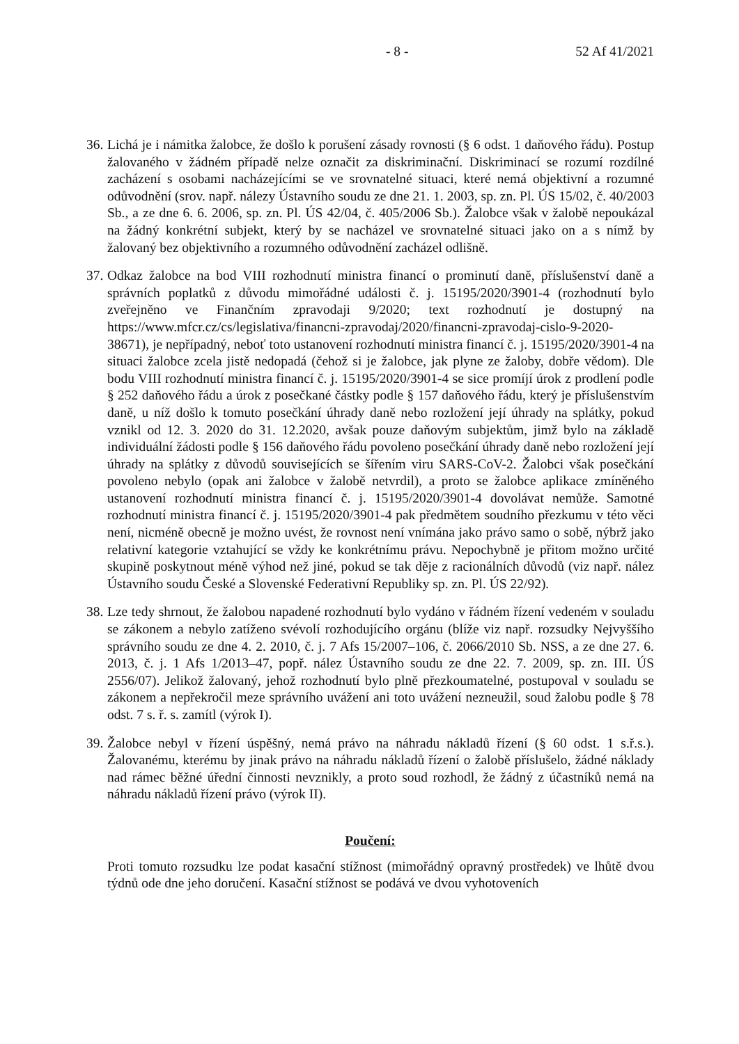- 8 - 52 Af 41/2021
36.
Lichá je i námitka žalobce, že došlo k porušení zásady rovnosti (§ 6 odst. 1 daňového řádu). Postup žalovaného v žádném případě nelze označit za diskriminační. Diskriminací se rozumí rozdílné zacházení s osobami nacházejícími se ve srovnatelné situaci, které nemá objektivní a rozumné odůvodnění (srov. např. nálezy Ústavního soudu ze dne 21. 1. 2003, sp. zn. Pl. ÚS 15/02, č. 40/2003 Sb., a ze dne 6. 6. 2006, sp. zn. Pl. ÚS 42/04, č. 405/2006 Sb.). Žalobce však v žalobě nepoukázal na žádný konkrétní subjekt, který by se nacházel ve srovnatelné situaci jako on a s nímž by žalovaný bez objektivního a rozumného odůvodnění zacházel odlišně.
37.
Odkaz žalobce na bod VIII rozhodnutí ministra financí o prominutí daně, příslušenství daně a správních poplatků z důvodu mimořádné události č. j. 15195/2020/3901-4 (rozhodnutí bylo zveřejněno ve Finančním zpravodaji 9/2020; text rozhodnutí je dostupný na https://www.mfcr.cz/cs/legislativa/financni-zpravodaj/2020/financni-zpravodaj-cislo-9-2020-38671), je nepřípadný, neboť toto ustanovení rozhodnutí ministra financí č. j. 15195/2020/3901-4 na situaci žalobce zcela jistě nedopadá (čehož si je žalobce, jak plyne ze žaloby, dobře vědom). Dle bodu VIII rozhodnutí ministra financí č. j. 15195/2020/3901-4 se sice promíjí úrok z prodlení podle § 252 daňového řádu a úrok z posečkané částky podle § 157 daňového řádu, který je příslušenstvím daně, u níž došlo k tomuto posečkání úhrady daně nebo rozložení její úhrady na splátky, pokud vznikl od 12. 3. 2020 do 31. 12.2020, avšak pouze daňovým subjektům, jimž bylo na základě individuální žádosti podle § 156 daňového řádu povoleno posečkání úhrady daně nebo rozložení její úhrady na splátky z důvodů souvisejících se šířením viru SARS-CoV-2. Žalobci však posečkání povoleno nebylo (opak ani žalobce v žalobě netvrdil), a proto se žalobce aplikace zmíněného ustanovení rozhodnutí ministra financí č. j. 15195/2020/3901-4 dovolávat nemůže. Samotné rozhodnutí ministra financí č. j. 15195/2020/3901-4 pak předmětem soudního přezkumu v této věci není, nicméně obecně je možno uvést, že rovnost není vnímána jako právo samo o sobě, nýbrž jako relativní kategorie vztahující se vždy ke konkrétnímu právu. Nepochybně je přitom možno určité skupině poskytnout méně výhod než jiné, pokud se tak děje z racionálních důvodů (viz např. nález Ústavního soudu České a Slovenské Federativní Republiky sp. zn. Pl. ÚS 22/92).
38.
Lze tedy shrnout, že žalobou napadené rozhodnutí bylo vydáno v řádném řízení vedeném v souladu se zákonem a nebylo zatíženo svévolí rozhodujícího orgánu (blíže viz např. rozsudky Nejvyššího správního soudu ze dne 4. 2. 2010, č. j. 7 Afs 15/2007–106, č. 2066/2010 Sb. NSS, a ze dne 27. 6. 2013, č. j. 1 Afs 1/2013–47, popř. nález Ústavního soudu ze dne 22. 7. 2009, sp. zn. III. ÚS 2556/07). Jelikož žalovaný, jehož rozhodnutí bylo plně přezkoumatelné, postupoval v souladu se zákonem a nepřekročil meze správního uvážení ani toto uvážení nezneužil, soud žalobu podle § 78 odst. 7 s. ř. s. zamítl (výrok I).
39.
Žalobce nebyl v řízení úspěšný, nemá právo na náhradu nákladů řízení (§ 60 odst. 1 s.ř.s.). Žalovanému, kterému by jinak právo na náhradu nákladů řízení o žalobě příslušelo, žádné náklady nad rámec běžné úřední činnosti nevznikly, a proto soud rozhodl, že žádný z účastníků nemá na náhradu nákladů řízení právo (výrok II).
Poučení:
Proti tomuto rozsudku lze podat kasační stížnost (mimořádný opravný prostředek) ve lhůtě dvou týdnů ode dne jeho doručení. Kasační stížnost se podává ve dvou vyhotoveních